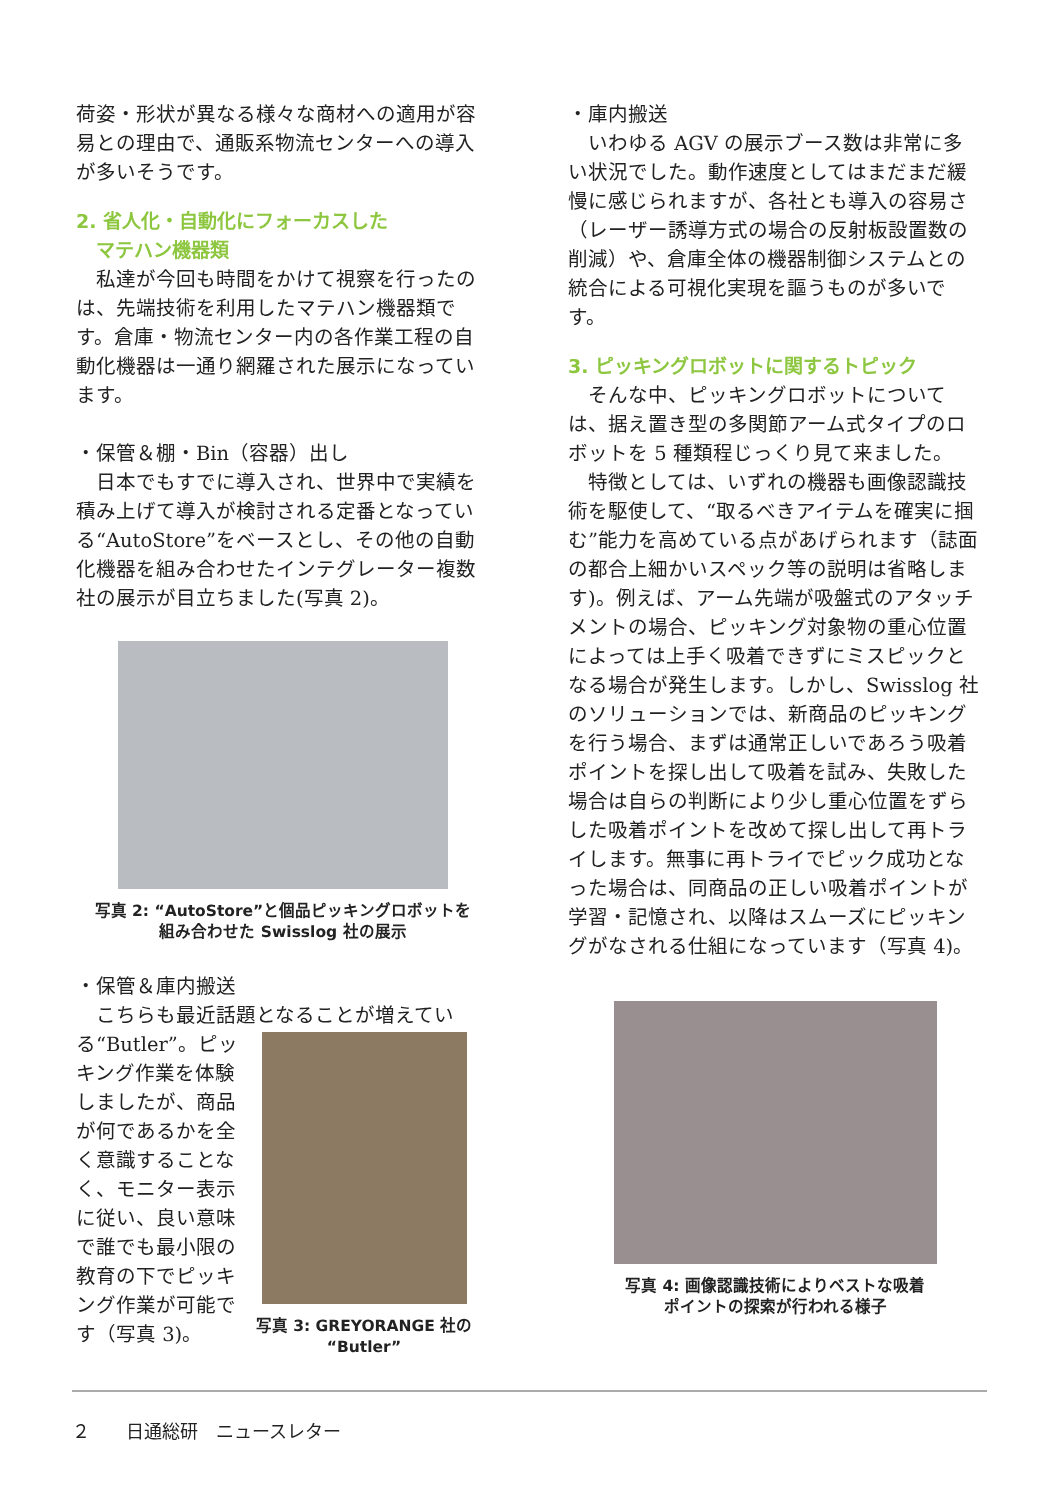荷姿・形状が異なる様々な商材への適用が容易との理由で、通販系物流センターへの導入が多いそうです。
2. 省人化・自動化にフォーカスした
マテハン機器類
　私達が今回も時間をかけて視察を行ったのは、先端技術を利用したマテハン機器類です。倉庫・物流センター内の各作業工程の自動化機器は一通り網羅された展示になっています。
・保管＆棚・Bin（容器）出し
　日本でもすでに導入され、世界中で実績を積み上げて導入が検討される定番となっている“AutoStore”をベースとし、その他の自動化機器を組み合わせたインテグレーター複数社の展示が目立ちました(写真 2)。
写真 2: “AutoStore”と個品ピッキングロボットを
組み合わせた Swisslog 社の展示
・保管＆庫内搬送
　こちらも最近話題となることが増えてい
る“Butler”。ピッキング作業を体験しましたが、商品が何であるかを全く意識することなく、モニター表示に従い、良い意味で誰でも最小限の教育の下でピッキング作業が可能です（写真 3)。
写真 3: GREYORANGE 社の
“Butler”
・庫内搬送
　いわゆる AGV の展示ブース数は非常に多い状況でした。動作速度としてはまだまだ緩慢に感じられますが、各社とも導入の容易さ（レーザー誘導方式の場合の反射板設置数の削減）や、倉庫全体の機器制御システムとの統合による可視化実現を謳うものが多いです。
3. ピッキングロボットに関するトピック
　そんな中、ピッキングロボットについては、据え置き型の多関節アーム式タイプのロボットを 5 種類程じっくり見て来ました。
　特徴としては、いずれの機器も画像認識技術を駆使して、“取るべきアイテムを確実に掴む”能力を高めている点があげられます（誌面の都合上細かいスペック等の説明は省略します)。例えば、アーム先端が吸盤式のアタッチメントの場合、ピッキング対象物の重心位置によっては上手く吸着できずにミスピックとなる場合が発生します。しかし、Swisslog 社のソリューションでは、新商品のピッキングを行う場合、まずは通常正しいであろう吸着ポイントを探し出して吸着を試み、失敗した場合は自らの判断により少し重心位置をずらした吸着ポイントを改めて探し出して再トライします。無事に再トライでピック成功となった場合は、同商品の正しい吸着ポイントが学習・記憶され、以降はスムーズにピッキングがなされる仕組になっています（写真 4)。
写真 4: 画像認識技術によりベストな吸着
ポイントの探索が行われる様子
２　　日通総研　ニュースレター